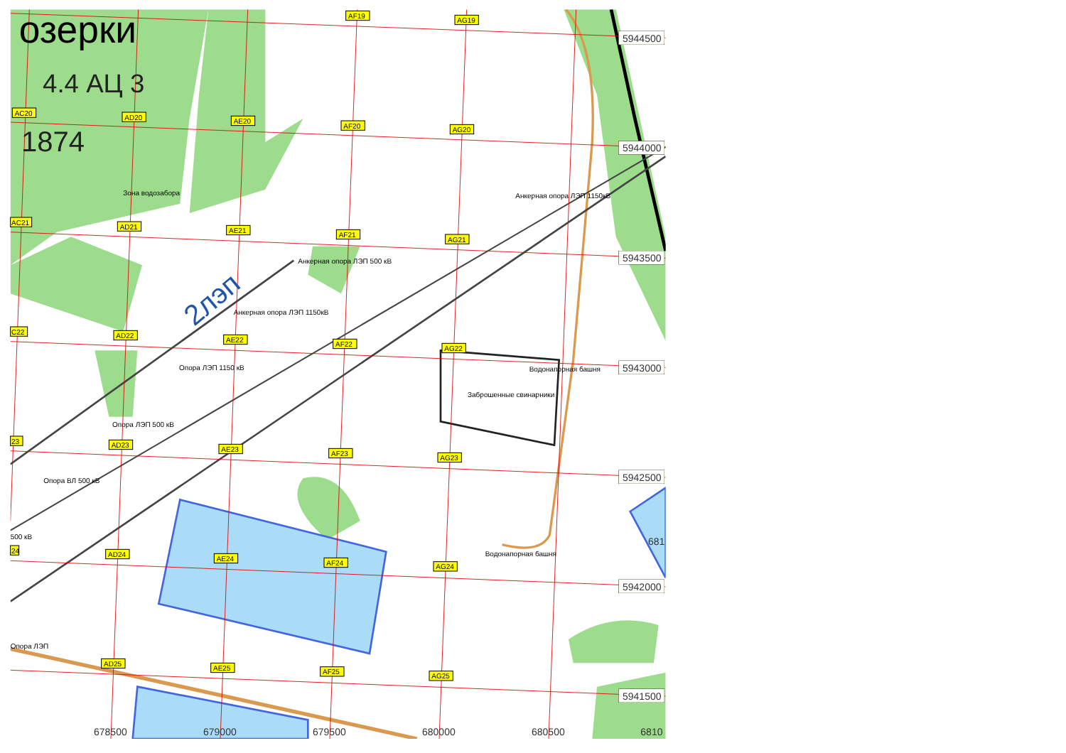5944500
5944000
5943500
5943000
5942500
5942000
5941500
681
678500
679000
679500
680000
680500
6810
озерки
4.4 АЦ 3
1874
2лэп
AC20
AD20
AE20
AF20
AG20
AF19
AG19
AC21
AD21
AE21
AF21
AG21
C22
AD22
AE22
AF22
AG22
23
AD23
AE23
AF23
AG23
24
AD24
AE24
AF24
AG24
AD25
AE25
AF25
AG25
Зона водозабора
Анкерная опора ЛЭП 1150кВ
Анкерная опора ЛЭП 500 кВ
Анкерная опора ЛЭП 1150кВ
Опора ЛЭП 1150 кВ
Водонапорная башня
Заброшенные свинарники
Опора ЛЭП 500 кВ
Опора ВЛ 500 кВ
500 кВ
Водонапорная башня
Опора ЛЭП